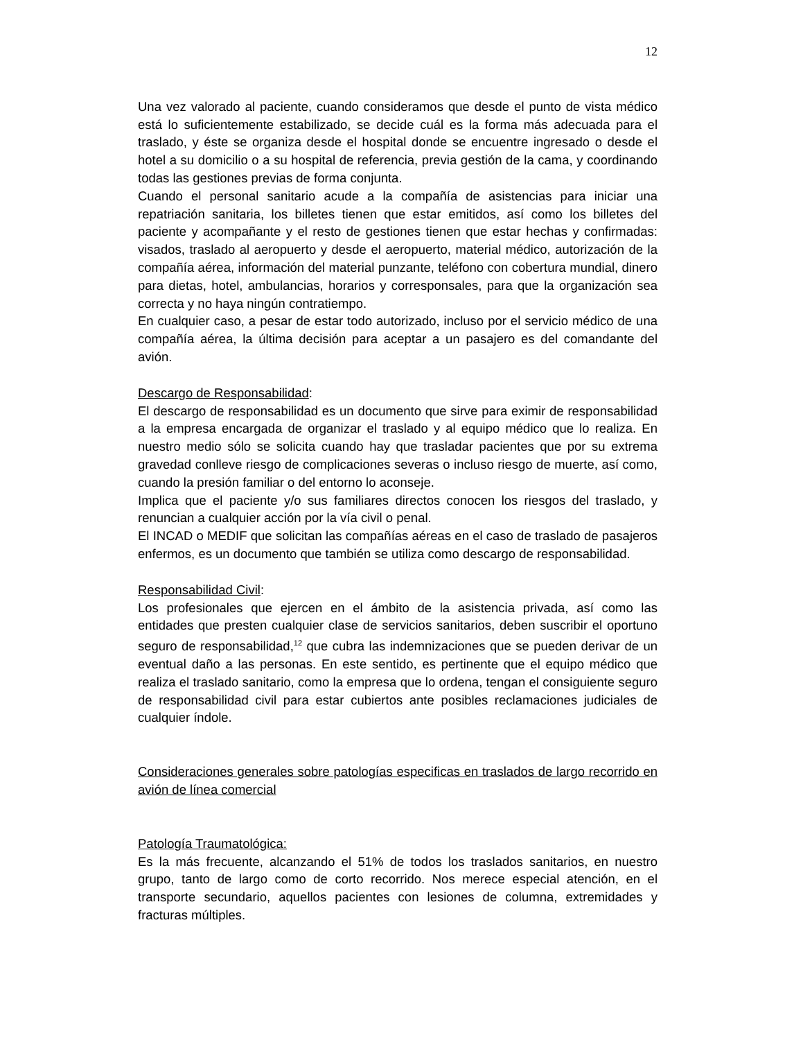12
Una vez valorado al paciente, cuando consideramos que desde el punto de vista médico está lo suficientemente estabilizado, se decide cuál es la forma más adecuada para el traslado, y éste se organiza desde el hospital donde se encuentre ingresado o desde el hotel a su domicilio o a su hospital de referencia, previa gestión de la cama, y coordinando todas las gestiones previas de forma conjunta.
Cuando el personal sanitario acude a la compañía de asistencias para iniciar una repatriación sanitaria, los billetes tienen que estar emitidos, así como los billetes del paciente y acompañante y el resto de gestiones tienen que estar hechas y confirmadas: visados, traslado al aeropuerto y desde el aeropuerto, material médico, autorización de la compañía aérea, información del material punzante, teléfono con cobertura mundial, dinero para dietas, hotel, ambulancias, horarios y corresponsales, para que la organización sea correcta y no haya ningún contratiempo.
En cualquier caso, a pesar de estar todo autorizado, incluso por el servicio médico de una compañía aérea, la última decisión para aceptar a un pasajero es del comandante del avión.
Descargo de Responsabilidad:
El descargo de responsabilidad es un documento que sirve para eximir de responsabilidad a la empresa encargada de organizar el traslado y al equipo médico que lo realiza. En nuestro medio sólo se solicita cuando hay que trasladar pacientes que por su extrema gravedad conlleve riesgo de complicaciones severas o incluso riesgo de muerte, así como, cuando la presión familiar o del entorno lo aconseje.
Implica que el paciente y/o sus familiares directos conocen los riesgos del traslado, y renuncian a cualquier acción por la vía civil o penal.
El INCAD o MEDIF que solicitan las compañías aéreas en el caso de traslado de pasajeros enfermos, es un documento que también se utiliza como descargo de responsabilidad.
Responsabilidad Civil:
Los profesionales que ejercen en el ámbito de la asistencia privada, así como las entidades que presten cualquier clase de servicios sanitarios, deben suscribir el oportuno seguro de responsabilidad,<sup>12</sup> que cubra las indemnizaciones que se pueden derivar de un eventual daño a las personas. En este sentido, es pertinente que el equipo médico que realiza el traslado sanitario, como la empresa que lo ordena, tengan el consiguiente seguro de responsabilidad civil para estar cubiertos ante posibles reclamaciones judiciales de cualquier índole.
Consideraciones generales sobre patologías especificas en traslados de largo recorrido en avión de línea comercial
Patología Traumatológica:
Es la más frecuente, alcanzando el 51% de todos los traslados sanitarios, en nuestro grupo, tanto de largo como de corto recorrido. Nos merece especial atención, en el transporte secundario, aquellos pacientes con lesiones de columna, extremidades y fracturas múltiples.